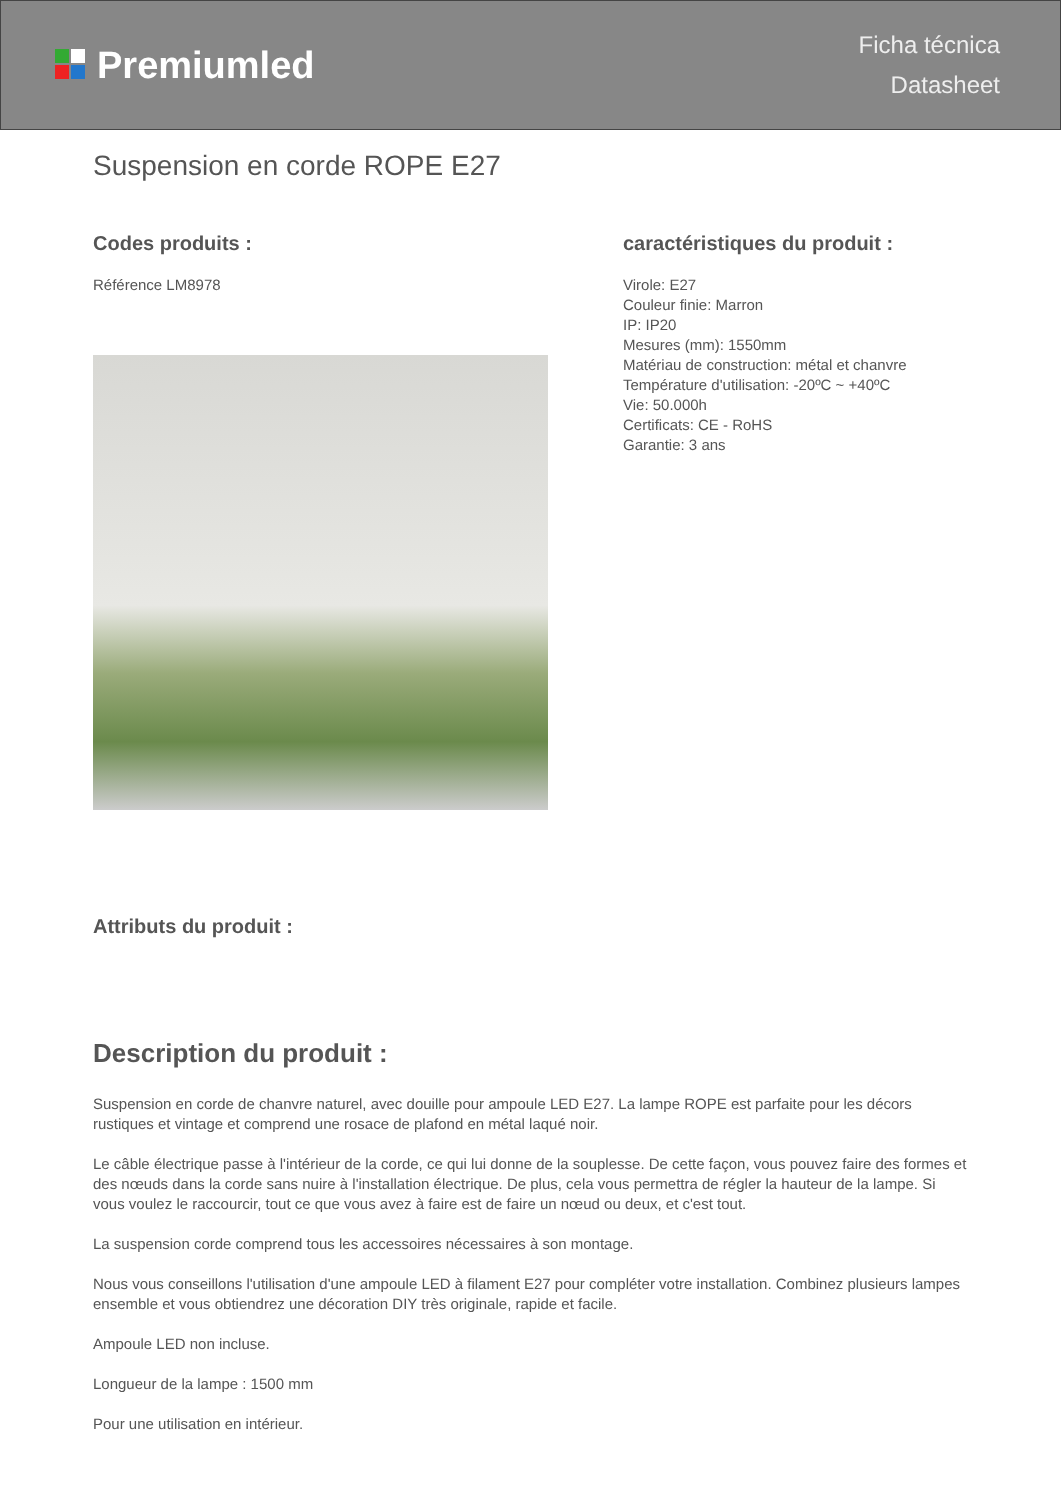Premiumled
Ficha técnica
Datasheet
Suspension en corde ROPE E27
Codes produits :
Référence LM8978
caractéristiques du produit :
Virole: E27
Couleur finie: Marron
IP: IP20
Mesures (mm): 1550mm
Matériau de construction: métal et chanvre
Température d'utilisation: -20ºC ~ +40ºC
Vie: 50.000h
Certificats: CE - RoHS
Garantie: 3 ans
Attributs du produit :
Description du produit :
Suspension en corde de chanvre naturel, avec douille pour ampoule LED E27. La lampe ROPE est parfaite pour les décors rustiques et vintage et comprend une rosace de plafond en métal laqué noir.
Le câble électrique passe à l'intérieur de la corde, ce qui lui donne de la souplesse. De cette façon, vous pouvez faire des formes et des nœuds dans la corde sans nuire à l'installation électrique. De plus, cela vous permettra de régler la hauteur de la lampe. Si vous voulez le raccourcir, tout ce que vous avez à faire est de faire un nœud ou deux, et c'est tout.
La suspension corde comprend tous les accessoires nécessaires à son montage.
Nous vous conseillons l'utilisation d'une ampoule LED à filament E27 pour compléter votre installation. Combinez plusieurs lampes ensemble et vous obtiendrez une décoration DIY très originale, rapide et facile.
Ampoule LED non incluse.
Longueur de la lampe : 1500 mm
Pour une utilisation en intérieur.